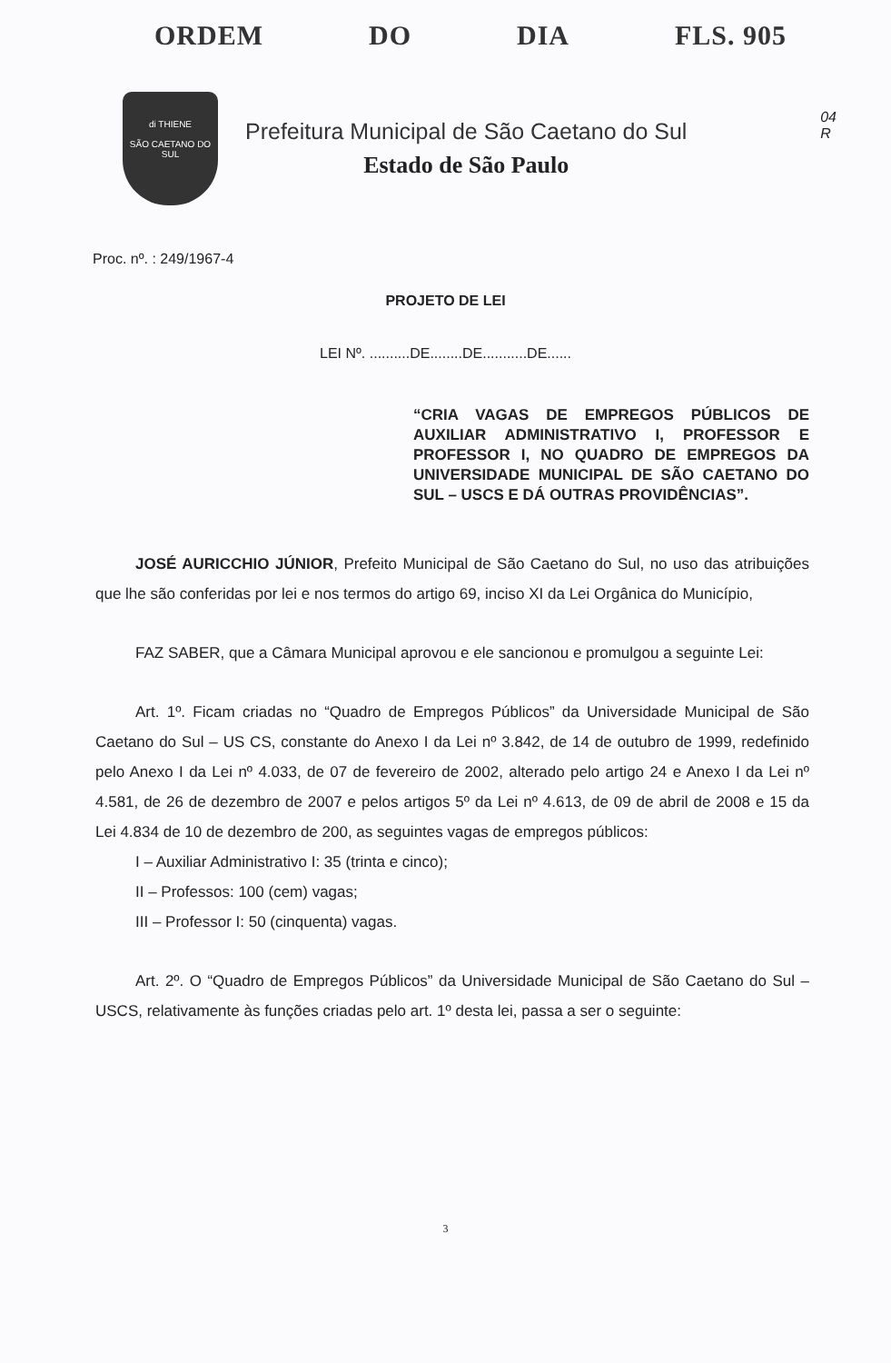ORDEM DO DIA FLS. 905
04
R
di THIENE
SÃO CAETANO DO SUL
Prefeitura Municipal de São Caetano do Sul
Estado de São Paulo
Proc. nº. : 249/1967-4
PROJETO DE LEI
LEI Nº. ..........DE........DE...........DE......
“CRIA VAGAS DE EMPREGOS PÚBLICOS DE AUXILIAR ADMINISTRATIVO I, PROFESSOR E PROFESSOR I, NO QUADRO DE EMPREGOS DA UNIVERSIDADE MUNICIPAL DE SÃO CAETANO DO SUL – USCS E DÁ OUTRAS PROVIDÊNCIAS”.
JOSÉ AURICCHIO JÚNIOR, Prefeito Municipal de São Caetano do Sul, no uso das atribuições que lhe são conferidas por lei e nos termos do artigo 69, inciso XI da Lei Orgânica do Município,
FAZ SABER, que a Câmara Municipal aprovou e ele sancionou e promulgou a seguinte Lei:
Art. 1º. Ficam criadas no “Quadro de Empregos Públicos” da Universidade Municipal de São Caetano do Sul – US CS, constante do Anexo I da Lei nº 3.842, de 14 de outubro de 1999, redefinido pelo Anexo I da Lei nº 4.033, de 07 de fevereiro de 2002, alterado pelo artigo 24 e Anexo I da Lei nº 4.581, de 26 de dezembro de 2007 e pelos artigos 5º da Lei nº 4.613, de 09 de abril de 2008 e 15 da Lei 4.834 de 10 de dezembro de 200, as seguintes vagas de empregos públicos:
I – Auxiliar Administrativo I: 35 (trinta e cinco);
II – Professos: 100 (cem) vagas;
III – Professor I: 50 (cinquenta) vagas.
Art. 2º. O “Quadro de Empregos Públicos” da Universidade Municipal de São Caetano do Sul – USCS, relativamente às funções criadas pelo art. 1º desta lei, passa a ser o seguinte:
3